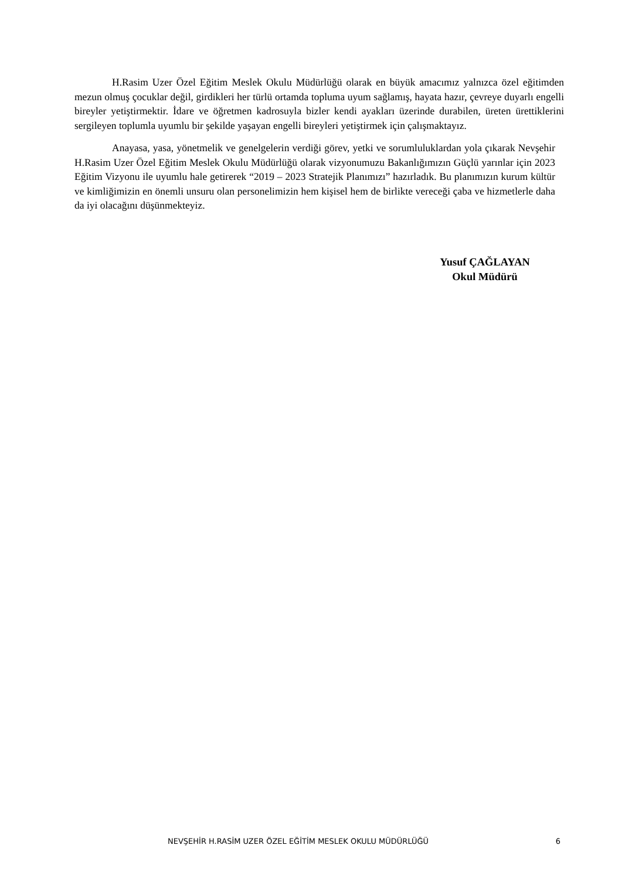H.Rasim Uzer Özel Eğitim Meslek Okulu Müdürlüğü olarak en büyük amacımız yalnızca özel eğitimden mezun olmuş çocuklar değil, girdikleri her türlü ortamda topluma uyum sağlamış, hayata hazır, çevreye duyarlı engelli bireyler yetiştirmektir. İdare ve öğretmen kadrosuyla bizler kendi ayakları üzerinde durabilen, üreten ürettiklerini sergileyen toplumla uyumlu bir şekilde yaşayan engelli bireyleri yetiştirmek için çalışmaktayız.
Anayasa, yasa, yönetmelik ve genelgelerin verdiği görev, yetki ve sorumluluklardan yola çıkarak Nevşehir H.Rasim Uzer Özel Eğitim Meslek Okulu Müdürlüğü olarak vizyonumuzu Bakanlığımızın Güçlü yarınlar için 2023 Eğitim Vizyonu ile uyumlu hale getirerek “2019 – 2023 Stratejik Planımızı” hazırladık. Bu planımızın kurum kültür ve kimliğimizin en önemli unsuru olan personelimizin hem kişisel hem de birlikte vereceği çaba ve hizmetlerle daha da iyi olacağını düşünmekteyiz.
Yusuf ÇAĞLAYAN
Okul Müdürü
NEVŞEHİR H.RASİM UZER ÖZEL EĞİTİM MESLEK OKULU MÜDÜRLÜĞÜ 6